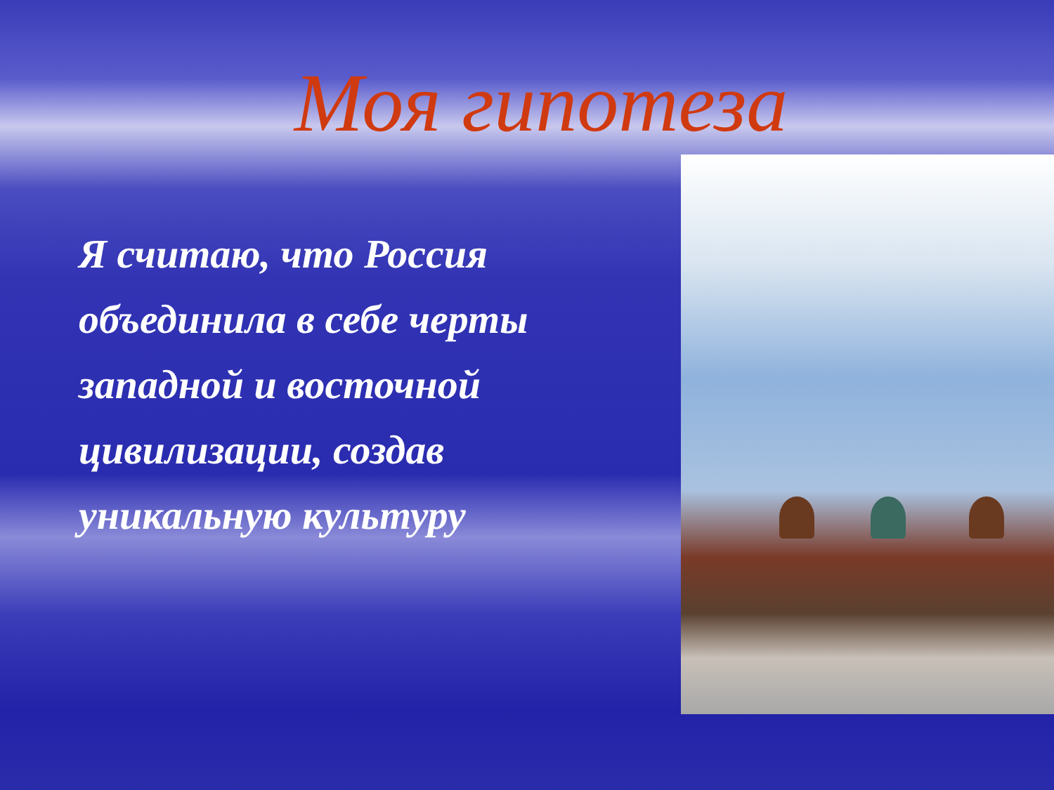Моя гипотеза
Я считаю, что Россия объединила в себе черты западной и восточной цивилизации, создав уникальную культуру